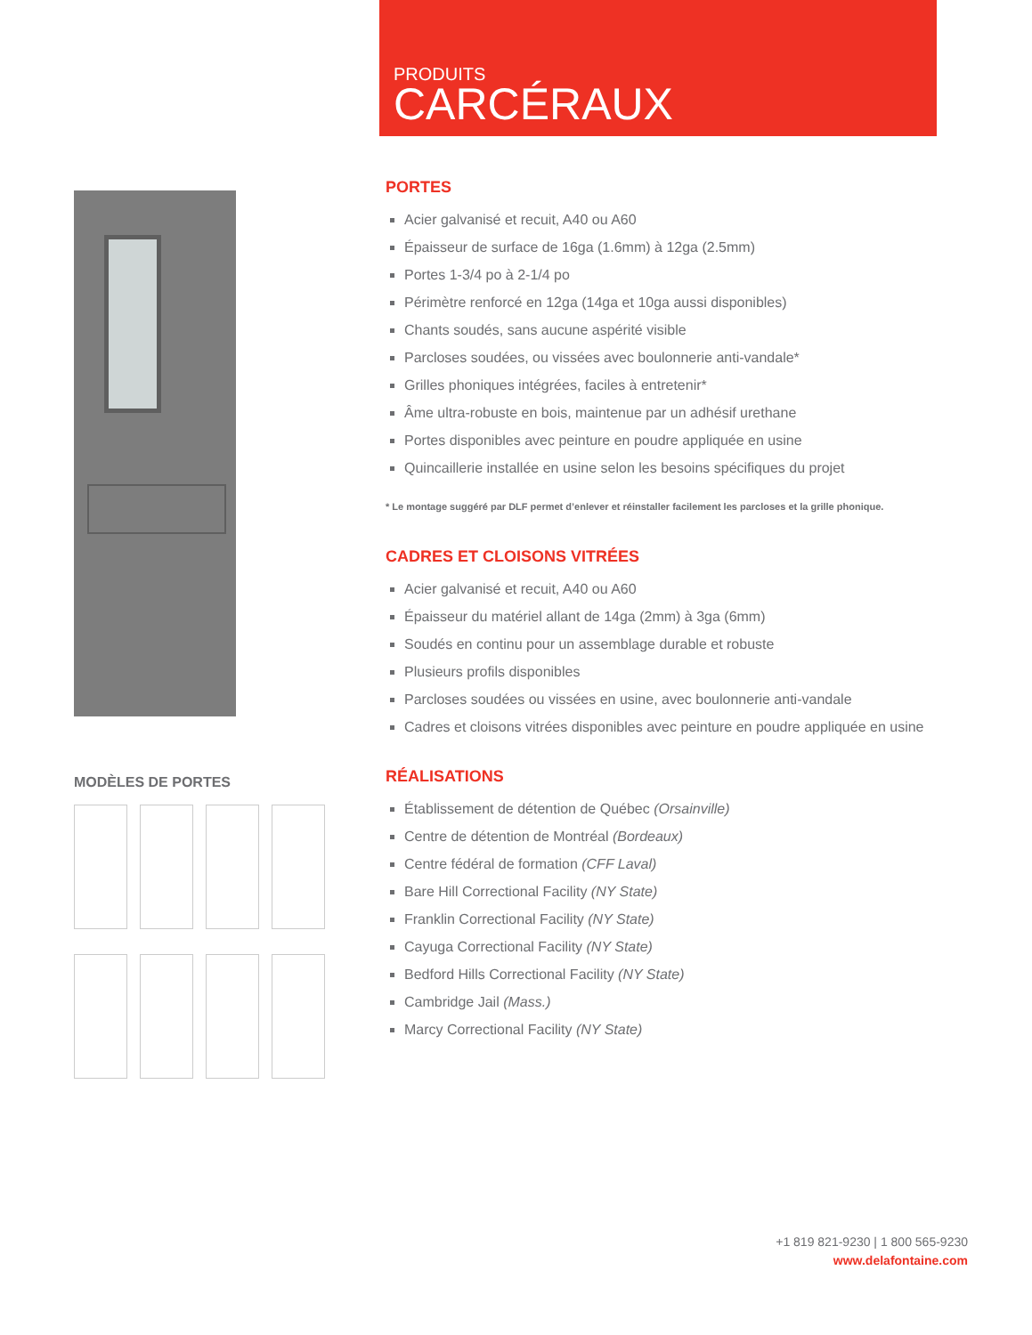PRODUITS
CARCÉRAUX
MODÈLES DE PORTES
PORTES
Acier galvanisé et recuit, A40 ou A60
Épaisseur de surface de 16ga (1.6mm) à 12ga (2.5mm)
Portes 1-3/4 po à 2-1/4 po
Périmètre renforcé en 12ga (14ga et 10ga aussi disponibles)
Chants soudés, sans aucune aspérité visible
Parcloses soudées, ou vissées avec boulonnerie anti-vandale*
Grilles phoniques intégrées, faciles à entretenir*
Âme ultra-robuste en bois, maintenue par un adhésif urethane
Portes disponibles avec peinture en poudre appliquée en usine
Quincaillerie installée en usine selon les besoins spécifiques du projet
* Le montage suggéré par DLF permet d’enlever et réinstaller facilement les parcloses et la grille phonique.
CADRES ET CLOISONS VITRÉES
Acier galvanisé et recuit, A40 ou A60
Épaisseur du matériel allant de 14ga (2mm) à 3ga (6mm)
Soudés en continu pour un assemblage durable et robuste
Plusieurs profils disponibles
Parcloses soudées ou vissées en usine, avec boulonnerie anti-vandale
Cadres et cloisons vitrées disponibles avec peinture en poudre appliquée en usine
RÉALISATIONS
Établissement de détention de Québec (Orsainville)
Centre de détention de Montréal (Bordeaux)
Centre fédéral de formation (CFF Laval)
Bare Hill Correctional Facility (NY State)
Franklin Correctional Facility (NY State)
Cayuga Correctional Facility (NY State)
Bedford Hills Correctional Facility (NY State)
Cambridge Jail (Mass.)
Marcy Correctional Facility (NY State)
+1 819 821-9230 | 1 800 565-9230
www.delafontaine.com